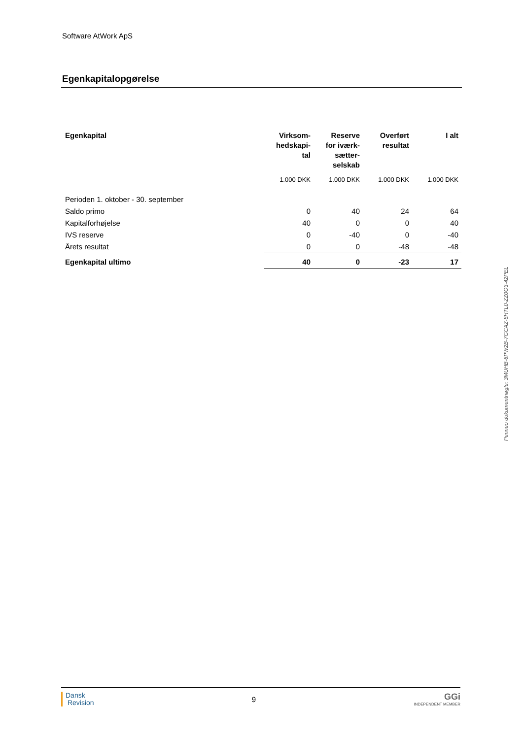Software AtWork ApS
Egenkapitalopgørelse
| Egenkapital | Virksom- hedskapi- tal | Reserve for iværk- sætter- selskab | Overført resultat | I alt |
| --- | --- | --- | --- | --- |
| | 1.000 DKK | 1.000 DKK | 1.000 DKK | 1.000 DKK |
| Perioden 1. oktober - 30. september | | | | |
| Saldo primo | 0 | 40 | 24 | 64 |
| Kapitalforhøjelse | 40 | 0 | 0 | 40 |
| IVS reserve | 0 | -40 | 0 | -40 |
| Årets resultat | 0 | 0 | -48 | -48 |
| Egenkapital ultimo | 40 | 0 | -23 | 17 |
Dansk
Revision
9
GGi
INDEPENDENT MEMBER
Penneo dokumentnøgle: 3MUHB-6PW2B-7GCAZ-8HTL0-ZZ0O3-42PEL